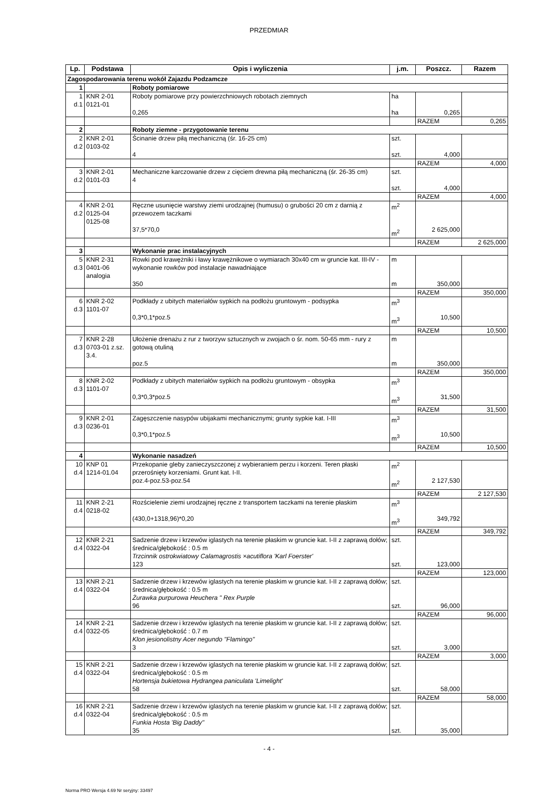PRZEDMIAR
| Lp. | Podstawa | Opis i wyliczenia | j.m. | Poszcz. | Razem |
| --- | --- | --- | --- | --- | --- |
| Zagospodarowania terenu wokół Zajazdu Podzamcze | | | | | |
| 1 | | Roboty pomiarowe | | | |
| 1 d.1 | KNR 2-01 0121-01 | Roboty pomiarowe przy powierzchniowych robotach ziemnych 0,265 | ha ha | 0,265 | |
| | | | | RAZEM | 0,265 |
| 2 | | Roboty ziemne - przygotowanie terenu | | | |
| 2 d.2 | KNR 2-01 0103-02 | Ścinanie drzew piłą mechaniczną (śr. 16-25 cm) 4 | szt. szt. | 4,000 | |
| | | | | RAZEM | 4,000 |
| 3 d.2 | KNR 2-01 0101-03 | Mechaniczne karczowanie drzew z cięciem drewna piłą mechaniczną (śr. 26-35 cm) 4 | szt. szt. | 4,000 | |
| | | | | RAZEM | 4,000 |
| 4 d.2 | KNR 2-01 0125-04 0125-08 | Ręczne usunięcie warstwy ziemi urodzajnej (humusu) o grubości 20 cm z darnią z przewozem taczkami 37,5*70,0 | m<sup>2</sup> m<sup>2</sup> | 2 625,000 | |
| | | | | RAZEM | 2 625,000 |
| 3 | | Wykonanie prac instalacyjnych | | | |
| 5 d.3 | KNR 2-31 0401-06 analogia | Rowki pod krawężniki i ławy krawężnikowe o wymiarach 30x40 cm w gruncie kat. III-IV - wykonanie rowków pod instalacje nawadniające 350 | m m | 350,000 | |
| | | | | RAZEM | 350,000 |
| 6 d.3 | KNR 2-02 1101-07 | Podkłady z ubitych materiałów sypkich na podłożu gruntowym - podsypka 0,3*0,1*poz.5 | m<sup>3</sup> m<sup>3</sup> | 10,500 | |
| | | | | RAZEM | 10,500 |
| 7 d.3 | KNR 2-28 0703-01 z.sz. 3.4. | Ułożenie drenażu z rur z tworzyw sztucznych w zwojach o śr. nom. 50-65 mm - rury z gotową otuliną poz.5 | m m | 350,000 | |
| | | | | RAZEM | 350,000 |
| 8 d.3 | KNR 2-02 1101-07 | Podkłady z ubitych materiałów sypkich na podłożu gruntowym - obsypka 0,3*0,3*poz.5 | m<sup>3</sup> m<sup>3</sup> | 31,500 | |
| | | | | RAZEM | 31,500 |
| 9 d.3 | KNR 2-01 0236-01 | Zagęszczenie nasypów ubijakami mechanicznymi; grunty sypkie kat. I-III 0,3*0,1*poz.5 | m<sup>3</sup> m<sup>3</sup> | 10,500 | |
| | | | | RAZEM | 10,500 |
| 4 | | Wykonanie nasadzeń | | | |
| 10 d.4 | KNP 01 1214-01.04 | Przekopanie gleby zanieczyszczonej z wybieraniem perzu i korzeni. Teren płaski przerośnięty korzeniami. Grunt kat. I-II. poz.4-poz.53-poz.54 | m<sup>2</sup> m<sup>2</sup> | 2 127,530 | |
| | | | | RAZEM | 2 127,530 |
| 11 d.4 | KNR 2-21 0218-02 | Rozścielenie ziemi urodzajnej ręczne z transportem taczkami na terenie płaskim (430,0+1318,96)*0,20 | m<sup>3</sup> m<sup>3</sup> | 349,792 | |
| | | | | RAZEM | 349,792 |
| 12 d.4 | KNR 2-21 0322-04 | Sadzenie drzew i krzewów iglastych na terenie płaskim w gruncie kat. I-II z zaprawą dołów; średnica/głębokość : 0.5 m Trzcinnik ostrokwiatowy Calamagrostis ×acutiflora 'Karl Foerster' 123 | szt. szt. | 123,000 | |
| | | | | RAZEM | 123,000 |
| 13 d.4 | KNR 2-21 0322-04 | Sadzenie drzew i krzewów iglastych na terenie płaskim w gruncie kat. I-II z zaprawą dołów; średnica/głębokość : 0.5 m Żurawka purpurowa Heuchera " Rex Purple 96 | szt. szt. | 96,000 | |
| | | | | RAZEM | 96,000 |
| 14 d.4 | KNR 2-21 0322-05 | Sadzenie drzew i krzewów iglastych na terenie płaskim w gruncie kat. I-II z zaprawą dołów; średnica/głębokość : 0.7 m Klon jesionolistny Acer negundo "Flamingo" 3 | szt. szt. | 3,000 | |
| | | | | RAZEM | 3,000 |
| 15 d.4 | KNR 2-21 0322-04 | Sadzenie drzew i krzewów iglastych na terenie płaskim w gruncie kat. I-II z zaprawą dołów; średnica/głębokość : 0.5 m Hortensja bukietowa Hydrangea paniculata 'Limelight' 58 | szt. szt. | 58,000 | |
| | | | | RAZEM | 58,000 |
| 16 d.4 | KNR 2-21 0322-04 | Sadzenie drzew i krzewów iglastych na terenie płaskim w gruncie kat. I-II z zaprawą dołów; średnica/głębokość : 0.5 m Funkia Hosta 'Big Daddy" 35 | szt. szt. | 35,000 | |
- 4 -
Norma PRO Wersja 4.69 Nr seryjny: 33497